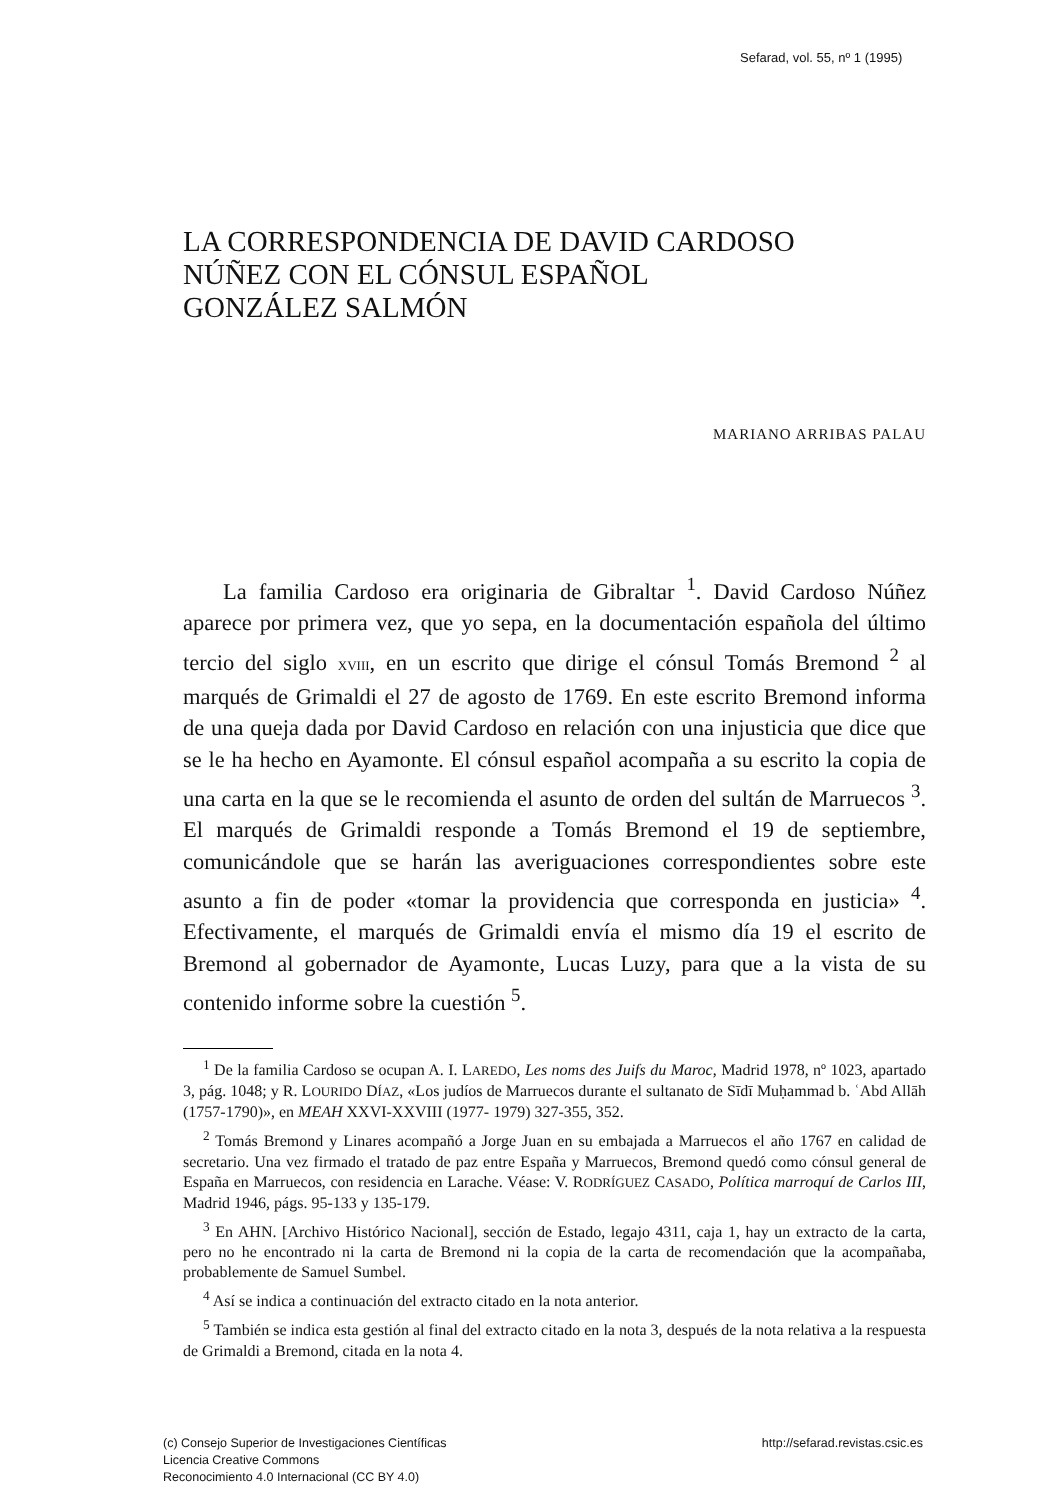Sefarad, vol. 55, nº 1 (1995)
LA CORRESPONDENCIA DE DAVID CARDOSO
NÚÑEZ CON EL CÓNSUL ESPAÑOL
GONZÁLEZ SALMÓN
MARIANO ARRIBAS PALAU
La familia Cardoso era originaria de Gibraltar <sup>1</sup>. David Cardoso Núñez aparece por primera vez, que yo sepa, en la documentación española del último tercio del siglo XVIII, en un escrito que dirige el cónsul Tomás Bremond <sup>2</sup> al marqués de Grimaldi el 27 de agosto de 1769. En este escrito Bremond informa de una queja dada por David Cardoso en relación con una injusticia que dice que se le ha hecho en Ayamonte. El cónsul español acompaña a su escrito la copia de una carta en la que se le recomienda el asunto de orden del sultán de Marruecos <sup>3</sup>. El marqués de Grimaldi responde a Tomás Bremond el 19 de septiembre, comunicándole que se harán las averiguaciones correspondientes sobre este asunto a fin de poder «tomar la providencia que corresponda en justicia» <sup>4</sup>. Efectivamente, el marqués de Grimaldi envía el mismo día 19 el escrito de Bremond al gobernador de Ayamonte, Lucas Luzy, para que a la vista de su contenido informe sobre la cuestión <sup>5</sup>.
<sup>1</sup> De la familia Cardoso se ocupan A. I. LAREDO, Les noms des Juifs du Maroc, Madrid 1978, nº 1023, apartado 3, pág. 1048; y R. LOURIDO DÍAZ, «Los judíos de Marruecos durante el sultanato de Sīdī Muḥammad b. ʿAbd Allāh (1757-1790)», en MEAH XXVI-XXVIII (1977- 1979) 327-355, 352.
<sup>2</sup> Tomás Bremond y Linares acompañó a Jorge Juan en su embajada a Marruecos el año 1767 en calidad de secretario. Una vez firmado el tratado de paz entre España y Marruecos, Bremond quedó como cónsul general de España en Marruecos, con residencia en Larache. Véase: V. RODRÍGUEZ CASADO, Política marroquí de Carlos III, Madrid 1946, págs. 95-133 y 135-179.
<sup>3</sup> En AHN. [Archivo Histórico Nacional], sección de Estado, legajo 4311, caja 1, hay un extracto de la carta, pero no he encontrado ni la carta de Bremond ni la copia de la carta de recomendación que la acompañaba, probablemente de Samuel Sumbel.
<sup>4</sup> Así se indica a continuación del extracto citado en la nota anterior.
<sup>5</sup> También se indica esta gestión al final del extracto citado en la nota 3, después de la nota relativa a la respuesta de Grimaldi a Bremond, citada en la nota 4.
(c) Consejo Superior de Investigaciones Científicas
Licencia Creative Commons
Reconocimiento 4.0 Internacional (CC BY 4.0)
http://sefarad.revistas.csic.es